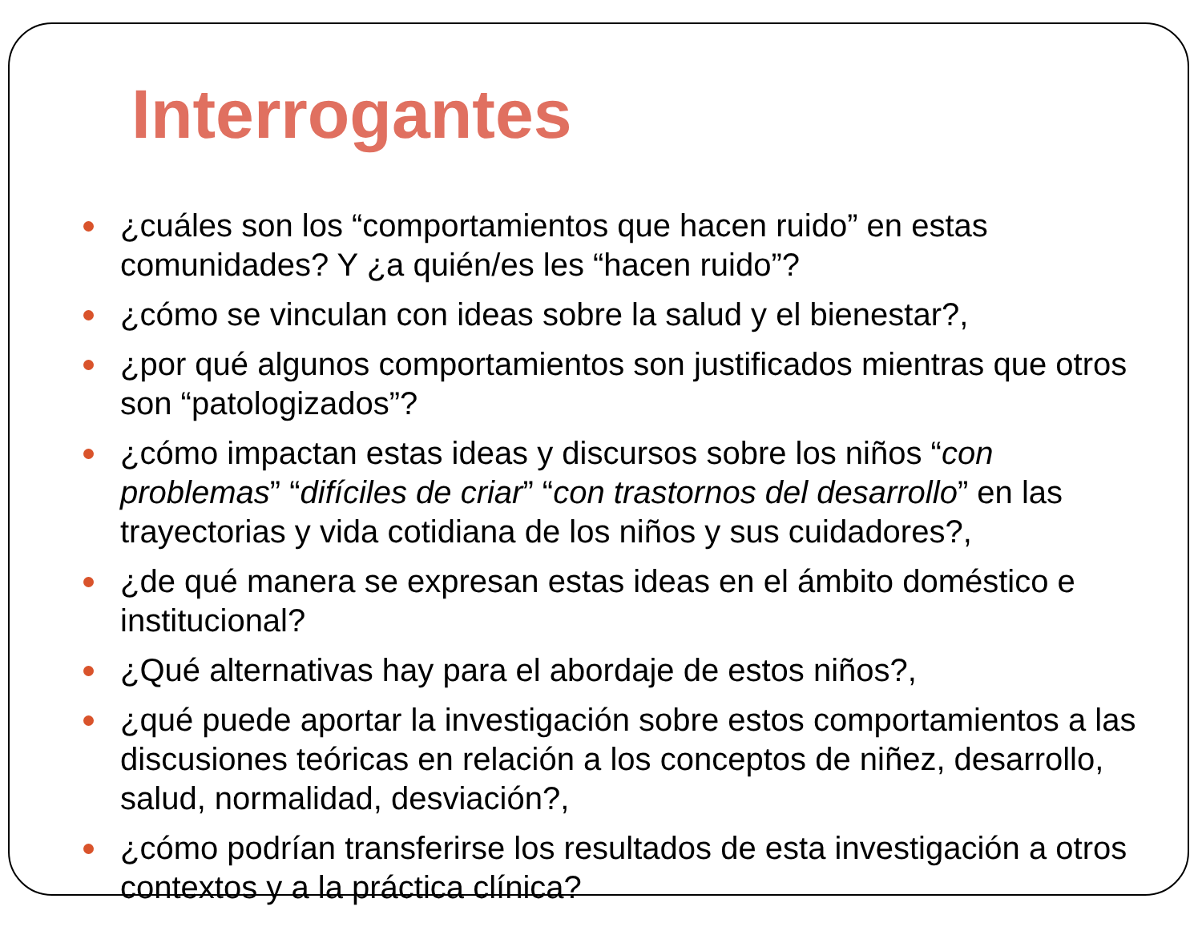Interrogantes
¿cuáles son los “comportamientos que hacen ruido” en estas comunidades? Y ¿a quién/es les “hacen ruido”?
¿cómo se vinculan con ideas sobre la salud y el bienestar?,
¿por qué algunos comportamientos son justificados mientras que otros son “patologizados”?
¿cómo impactan estas ideas y discursos sobre los niños “con problemas” “difíciles de criar” “con trastornos del desarrollo” en las trayectorias y vida cotidiana de los niños y sus cuidadores?,
¿de qué manera se expresan estas ideas en el ámbito doméstico e institucional?
¿Qué alternativas hay para el abordaje de estos niños?,
¿qué puede aportar la investigación sobre estos comportamientos a las discusiones teóricas en relación a los conceptos de niñez, desarrollo, salud, normalidad, desviación?,
¿cómo podrían transferirse los resultados de esta investigación a otros contextos y a la práctica clínica?